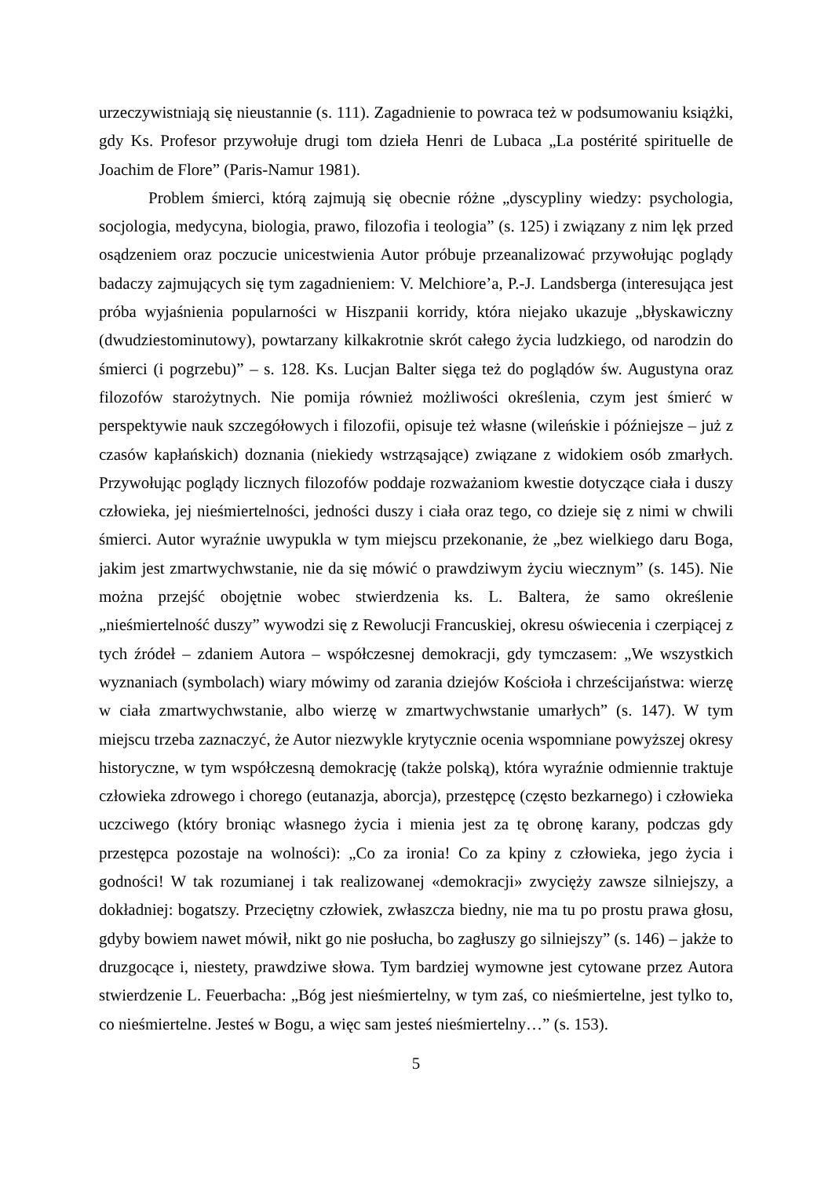urzeczywistniają się nieustannie (s. 111). Zagadnienie to powraca też w podsumowaniu książki, gdy Ks. Profesor przywołuje drugi tom dzieła Henri de Lubaca „La postérité spirituelle de Joachim de Flore” (Paris-Namur 1981).
Problem śmierci, którą zajmują się obecnie różne „dyscypliny wiedzy: psychologia, socjologia, medycyna, biologia, prawo, filozofia i teologia” (s. 125) i związany z nim lęk przed osądzeniem oraz poczucie unicestwienia Autor próbuje przeanalizować przywołując poglądy badaczy zajmujących się tym zagadnieniem: V. Melchiore’a, P.-J. Landsberga (interesująca jest próba wyjaśnienia popularności w Hiszpanii korridy, która niejako ukazuje „błyskawiczny (dwudziestominutowy), powtarzany kilkakrotnie skrót całego życia ludzkiego, od narodzin do śmierci (i pogrzebu)” – s. 128. Ks. Lucjan Balter sięga też do poglądów św. Augustyna oraz filozofów starożytnych. Nie pomija również możliwości określenia, czym jest śmierć w perspektywie nauk szczegółowych i filozofii, opisuje też własne (wileńskie i późniejsze – już z czasów kapłańskich) doznania (niekiedy wstrząsające) związane z widokiem osób zmarłych. Przywołując poglądy licznych filozofów poddaje rozważaniom kwestie dotyczące ciała i duszy człowieka, jej nieśmiertelności, jedności duszy i ciała oraz tego, co dzieje się z nimi w chwili śmierci. Autor wyraźnie uwypukla w tym miejscu przekonanie, że „bez wielkiego daru Boga, jakim jest zmartwychwstanie, nie da się mówić o prawdziwym życiu wiecznym” (s. 145). Nie można przejść obojętnie wobec stwierdzenia ks. L. Baltera, że samo określenie „nieśmiertelność duszy” wywodzi się z Rewolucji Francuskiej, okresu oświecenia i czerpiącej z tych źródeł – zdaniem Autora – współczesnej demokracji, gdy tymczasem: „We wszystkich wyznaniach (symbolach) wiary mówimy od zarania dziejów Kościoła i chrześcijaństwa: wierzę w ciała zmartwychwstanie, albo wierzę w zmartwychwstanie umarłych” (s. 147). W tym miejscu trzeba zaznaczyć, że Autor niezwykle krytycznie ocenia wspomniane powyższej okresy historyczne, w tym współczesną demokrację (także polską), która wyraźnie odmiennie traktuje człowieka zdrowego i chorego (eutanazja, aborcja), przestępcę (często bezkarnego) i człowieka uczciwego (który broniąc własnego życia i mienia jest za tę obronę karany, podczas gdy przestępca pozostaje na wolności): „Co za ironia! Co za kpiny z człowieka, jego życia i godności! W tak rozumianej i tak realizowanej «demokracji» zwycięży zawsze silniejszy, a dokładniej: bogatszy. Przeciętny człowiek, zwłaszcza biedny, nie ma tu po prostu prawa głosu, gdyby bowiem nawet mówił, nikt go nie posłucha, bo zagłuszy go silniejszy” (s. 146) – jakże to druzgocące i, niestety, prawdziwe słowa. Tym bardziej wymowne jest cytowane przez Autora stwierdzenie L. Feuerbacha: „Bóg jest nieśmiertelny, w tym zaś, co nieśmiertelne, jest tylko to, co nieśmiertelne. Jesteś w Bogu, a więc sam jesteś nieśmiertelny…” (s. 153).
5